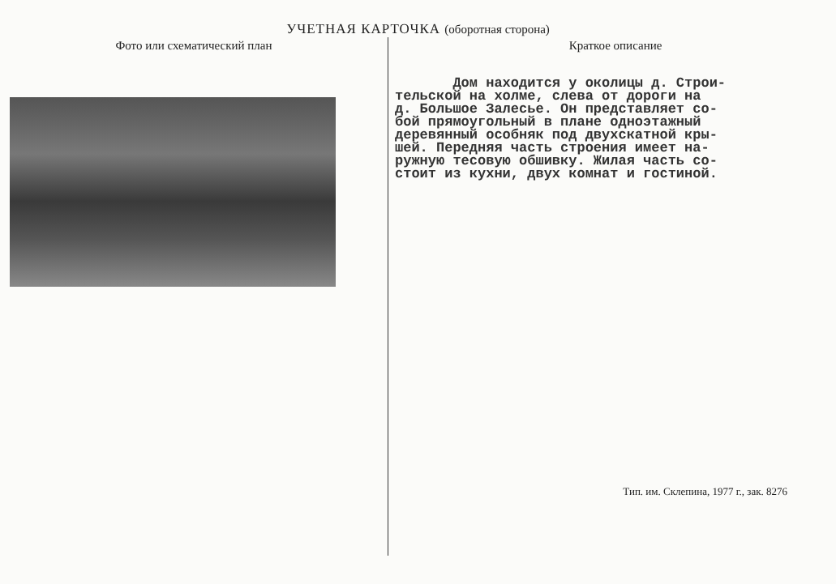УЧЕТНАЯ КАРТОЧКА (оборотная сторона)
Фото или схематический план Краткое описание
Дом находится у околицы д. Строи- тельской на холме, слева от дороги на д. Большое Залесье. Он представляет со- бой прямоугольный в плане одноэтажный деревянный особняк под двухскатной кры- шей. Передняя часть строения имеет на- ружную тесовую обшивку. Жилая часть со- стоит из кухни, двух комнат и гостиной.
Тип. им. Склепина, 1977 г., зак. 8276